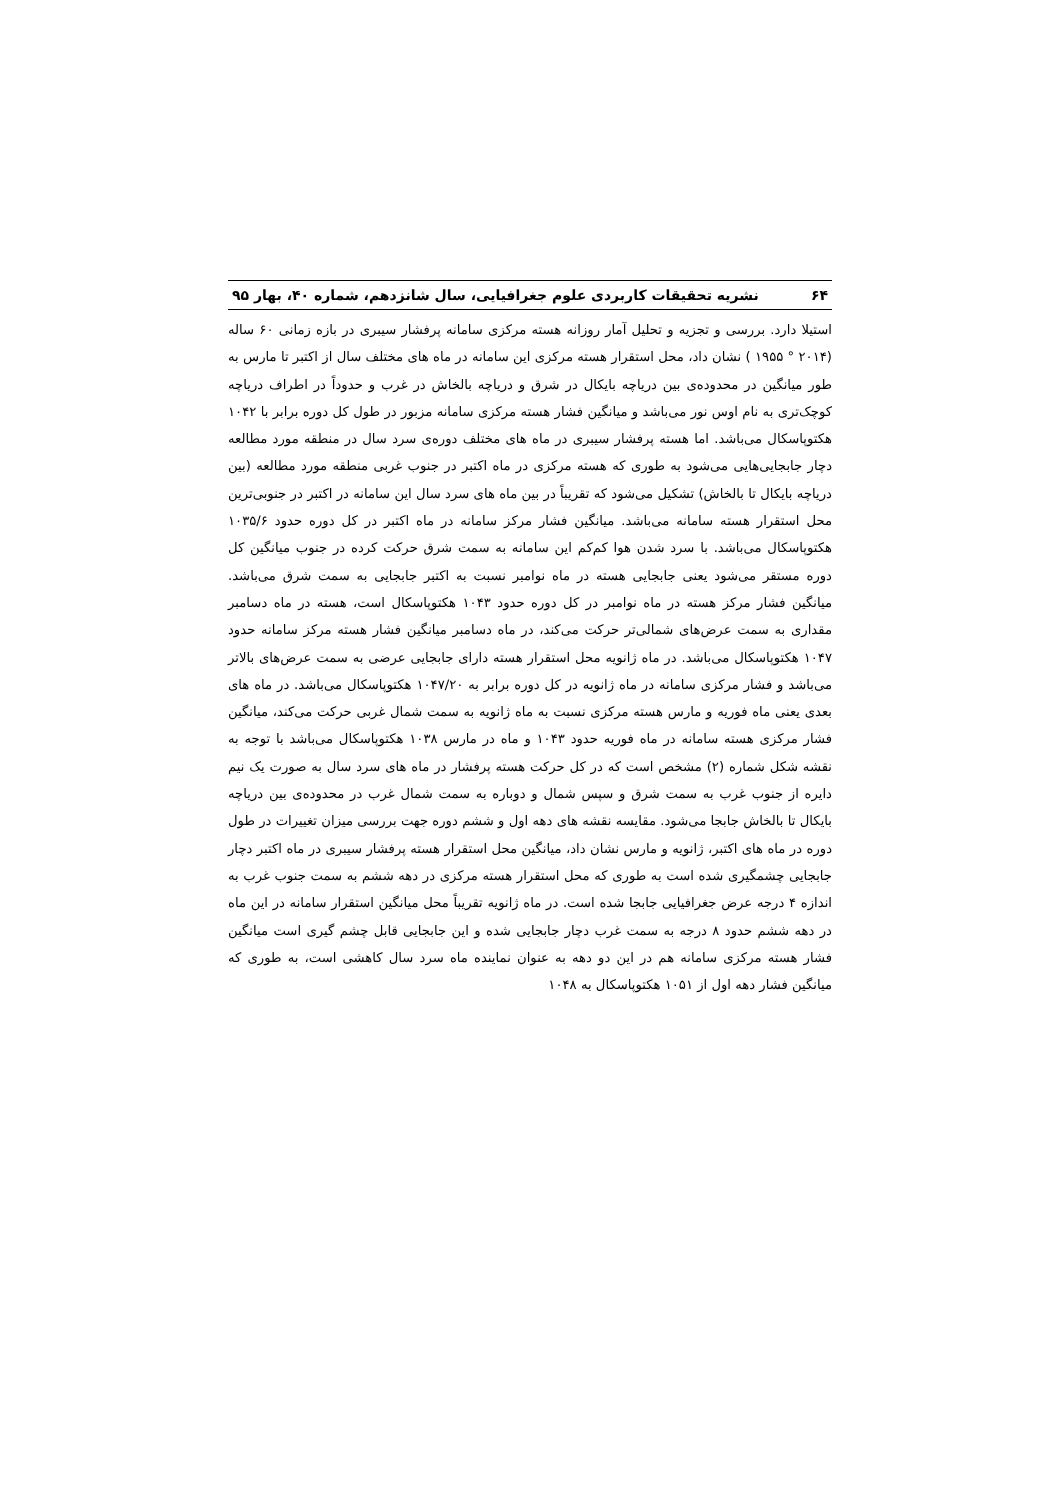۶۴ نشریه تحقیقات کاربردی علوم جغرافیایی، سال شانزدهم، شماره ۴۰، بهار ۹۵
استیلا دارد. بررسی و تجزیه و تحلیل آمار روزانه هسته مرکزی سامانه پرفشار سیبری در بازه زمانی ۶۰ ساله (۲۰۱۴ ° ۱۹۵۵ ) نشان داد، محل استقرار هسته مرکزی این سامانه در ماه های مختلف سال از اکتبر تا مارس به طور میانگین در محدوده‌ی بین دریاچه بایکال در شرق و دریاچه بالخاش در غرب و حدوداً در اطراف دریاچه کوچک‌تری به نام اوس نور می‌باشد و میانگین فشار هسته مرکزی سامانه مزبور در طول کل دوره برابر با ۱۰۴۲ هکتوپاسکال می‌باشد. اما هسته پرفشار سیبری در ماه های مختلف دوره‌ی سرد سال در منطقه مورد مطالعه دچار جابجایی‌هایی می‌شود به طوری که هسته مرکزی در ماه اکتبر در جنوب غربی منطقه مورد مطالعه (بین دریاچه بایکال تا بالخاش) تشکیل می‌شود که تقریباً در بین ماه های سرد سال این سامانه در اکتبر در جنوبی‌ترین محل استقرار هسته سامانه می‌باشد. میانگین فشار مرکز سامانه در ماه اکتبر در کل دوره حدود ۱۰۳۵/۶ هکتوپاسکال می‌باشد. با سرد شدن هوا کم‌کم این سامانه به سمت شرق حرکت کرده در جنوب میانگین کل دوره مستقر می‌شود یعنی جابجایی هسته در ماه نوامبر نسبت به اکتبر جابجایی به سمت شرق می‌باشد. میانگین فشار مرکز هسته در ماه نوامبر در کل دوره حدود ۱۰۴۳ هکتوپاسکال است، هسته در ماه دسامبر مقداری به سمت عرض‌های شمالی‌تر حرکت می‌کند، در ماه دسامبر میانگین فشار هسته مرکز سامانه حدود ۱۰۴۷ هکتوپاسکال می‌باشد. در ماه ژانویه محل استقرار هسته دارای جابجایی عرضی به سمت عرض‌های بالاتر می‌باشد و فشار مرکزی سامانه در ماه ژانویه در کل دوره برابر به ۱۰۴۷/۲۰ هکتوپاسکال می‌باشد. در ماه های بعدی یعنی ماه فوریه و مارس هسته مرکزی نسبت به ماه ژانویه به سمت شمال غربی حرکت می‌کند، میانگین فشار مرکزی هسته سامانه در ماه فوریه حدود ۱۰۴۳ و ماه در مارس ۱۰۳۸ هکتوپاسکال می‌باشد با توجه به نقشه شکل شماره (۲) مشخص است که در کل حرکت هسته پرفشار در ماه های سرد سال به صورت یک نیم دایره از جنوب غرب به سمت شرق و سپس شمال و دوباره به سمت شمال غرب در محدوده‌ی بین دریاچه بایکال تا بالخاش جابجا می‌شود. مقایسه نقشه های دهه اول و ششم دوره جهت بررسی میزان تغییرات در طول دوره در ماه های اکتبر، ژانویه و مارس نشان داد، میانگین محل استقرار هسته پرفشار سیبری در ماه اکتبر دچار جابجایی چشمگیری شده است به طوری که محل استقرار هسته مرکزی در دهه ششم به سمت جنوب غرب به اندازه ۴ درجه عرض جغرافیایی جابجا شده است. در ماه ژانویه تقریباً محل میانگین استقرار سامانه در این ماه در دهه ششم حدود ۸ درجه به سمت غرب دچار جابجایی شده و این جابجایی قابل چشم گیری است میانگین فشار هسته مرکزی سامانه هم در این دو دهه به عنوان نماینده ماه سرد سال کاهشی است، به طوری که میانگین فشار دهه اول از ۱۰۵۱ هکتوپاسکال به ۱۰۴۸